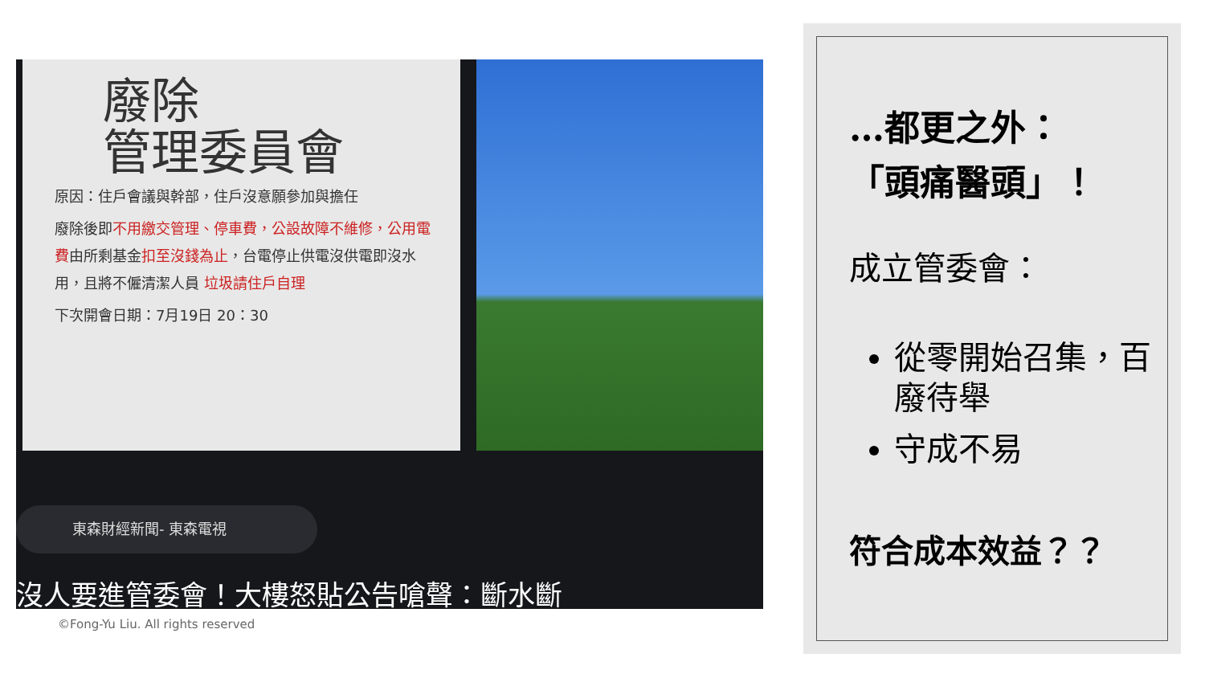廢除
管理委員會
原因：住戶會議與幹部，住戶沒意願參加與擔任
廢除後即不用繳交管理、停車費，公設故障不維修，公用電費由所剩基金扣至沒錢為止，台電停止供電沒供電即沒水用，且將不僱清潔人員 垃圾請住戶自理
下次開會日期：7月19日 20：30
東森財經新聞- 東森電視
沒人要進管委會！大樓怒貼公告嗆聲：斷水斷
©Fong-Yu Liu. All rights reserved
…都更之外：
「頭痛醫頭」！
成立管委會：
從零開始召集，百廢待舉
守成不易
符合成本效益？？